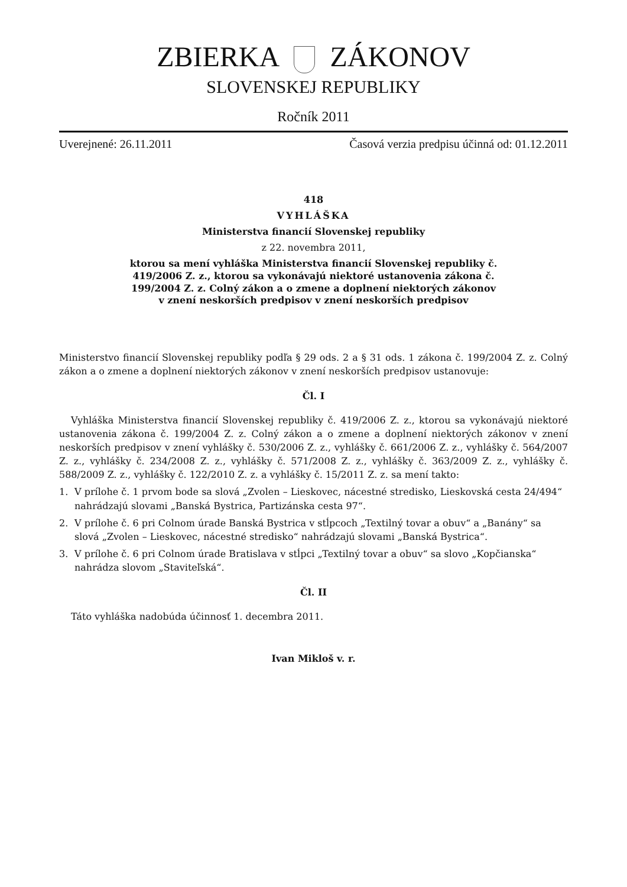ZBIERKA ZÁKONOV
SLOVENSKEJ REPUBLIKY
Ročník 2011
Uverejnené: 26.11.2011 Časová verzia predpisu účinná od: 01.12.2011
418
VYHLÁŠKA
Ministerstva financií Slovenskej republiky
z 22. novembra 2011,
ktorou sa mení vyhláška Ministerstva financií Slovenskej republiky č.
419/2006 Z. z., ktorou sa vykonávajú niektoré ustanovenia zákona č.
199/2004 Z. z. Colný zákon a o zmene a doplnení niektorých zákonov
v znení neskorších predpisov v znení neskorších predpisov
Ministerstvo financií Slovenskej republiky podľa § 29 ods. 2 a § 31 ods. 1 zákona č. 199/2004 Z. z. Colný zákon a o zmene a doplnení niektorých zákonov v znení neskorších predpisov ustanovuje:
Čl. I
Vyhláška Ministerstva financií Slovenskej republiky č. 419/2006 Z. z., ktorou sa vykonávajú niektoré ustanovenia zákona č. 199/2004 Z. z. Colný zákon a o zmene a doplnení niektorých zákonov v znení neskorších predpisov v znení vyhlášky č. 530/2006 Z. z., vyhlášky č. 661/2006 Z. z., vyhlášky č. 564/2007 Z. z., vyhlášky č. 234/2008 Z. z., vyhlášky č. 571/2008 Z. z., vyhlášky č. 363/2009 Z. z., vyhlášky č. 588/2009 Z. z., vyhlášky č. 122/2010 Z. z. a vyhlášky č. 15/2011 Z. z. sa mení takto:
1. V prílohe č. 1 prvom bode sa slová „Zvolen – Lieskovec, nácestné stredisko, Lieskovská cesta 24/494“ nahrádzajú slovami „Banská Bystrica, Partizánska cesta 97“.
2. V prílohe č. 6 pri Colnom úrade Banská Bystrica v stĺpcoch „Textilný tovar a obuv“ a „Banány“ sa slová „Zvolen – Lieskovec, nácestné stredisko“ nahrádzajú slovami „Banská Bystrica“.
3. V prílohe č. 6 pri Colnom úrade Bratislava v stĺpci „Textilný tovar a obuv“ sa slovo „Kopčianska“ nahrádza slovom „Staviteľská“.
Čl. II
Táto vyhláška nadobúda účinnosť 1. decembra 2011.
Ivan Mikloš v. r.